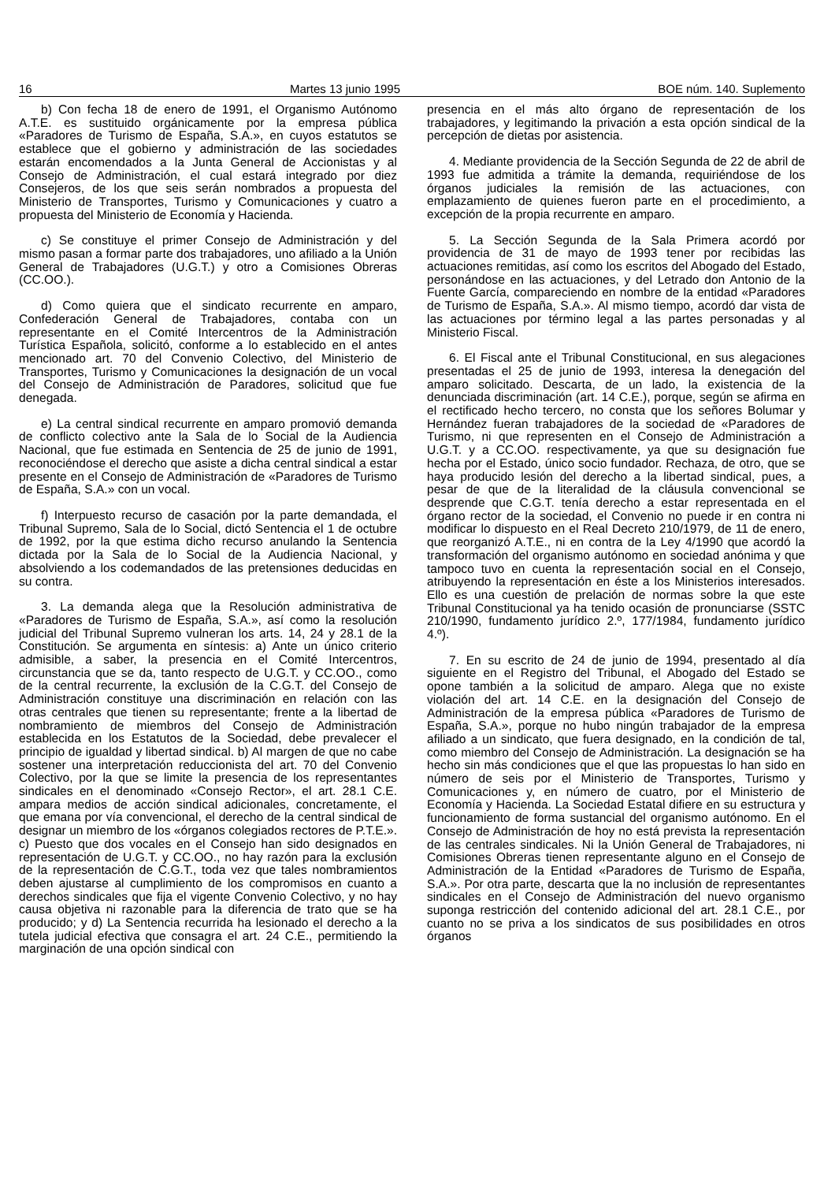16 Martes 13 junio 1995 BOE núm. 140. Suplemento
b) Con fecha 18 de enero de 1991, el Organismo Autónomo A.T.E. es sustituido orgánicamente por la empresa pública «Paradores de Turismo de España, S.A.», en cuyos estatutos se establece que el gobierno y administración de las sociedades estarán encomendados a la Junta General de Accionistas y al Consejo de Administración, el cual estará integrado por diez Consejeros, de los que seis serán nombrados a propuesta del Ministerio de Transportes, Turismo y Comunicaciones y cuatro a propuesta del Ministerio de Economía y Hacienda.
c) Se constituye el primer Consejo de Administración y del mismo pasan a formar parte dos trabajadores, uno afiliado a la Unión General de Trabajadores (U.G.T.) y otro a Comisiones Obreras (CC.OO.).
d) Como quiera que el sindicato recurrente en amparo, Confederación General de Trabajadores, contaba con un representante en el Comité Intercentros de la Administración Turística Española, solicitó, conforme a lo establecido en el antes mencionado art. 70 del Convenio Colectivo, del Ministerio de Transportes, Turismo y Comunicaciones la designación de un vocal del Consejo de Administración de Paradores, solicitud que fue denegada.
e) La central sindical recurrente en amparo promovió demanda de conflicto colectivo ante la Sala de lo Social de la Audiencia Nacional, que fue estimada en Sentencia de 25 de junio de 1991, reconociéndose el derecho que asiste a dicha central sindical a estar presente en el Consejo de Administración de «Paradores de Turismo de España, S.A.» con un vocal.
f) Interpuesto recurso de casación por la parte demandada, el Tribunal Supremo, Sala de lo Social, dictó Sentencia el 1 de octubre de 1992, por la que estima dicho recurso anulando la Sentencia dictada por la Sala de lo Social de la Audiencia Nacional, y absolviendo a los codemandados de las pretensiones deducidas en su contra.
3. La demanda alega que la Resolución administrativa de «Paradores de Turismo de España, S.A.», así como la resolución judicial del Tribunal Supremo vulneran los arts. 14, 24 y 28.1 de la Constitución. Se argumenta en síntesis: a) Ante un único criterio admisible, a saber, la presencia en el Comité Intercentros, circunstancia que se da, tanto respecto de U.G.T. y CC.OO., como de la central recurrente, la exclusión de la C.G.T. del Consejo de Administración constituye una discriminación en relación con las otras centrales que tienen su representante; frente a la libertad de nombramiento de miembros del Consejo de Administración establecida en los Estatutos de la Sociedad, debe prevalecer el principio de igualdad y libertad sindical. b) Al margen de que no cabe sostener una interpretación reduccionista del art. 70 del Convenio Colectivo, por la que se limite la presencia de los representantes sindicales en el denominado «Consejo Rector», el art. 28.1 C.E. ampara medios de acción sindical adicionales, concretamente, el que emana por vía convencional, el derecho de la central sindical de designar un miembro de los «órganos colegiados rectores de P.T.E.». c) Puesto que dos vocales en el Consejo han sido designados en representación de U.G.T. y CC.OO., no hay razón para la exclusión de la representación de C.G.T., toda vez que tales nombramientos deben ajustarse al cumplimiento de los compromisos en cuanto a derechos sindicales que fija el vigente Convenio Colectivo, y no hay causa objetiva ni razonable para la diferencia de trato que se ha producido; y d) La Sentencia recurrida ha lesionado el derecho a la tutela judicial efectiva que consagra el art. 24 C.E., permitiendo la marginación de una opción sindical con
presencia en el más alto órgano de representación de los trabajadores, y legitimando la privación a esta opción sindical de la percepción de dietas por asistencia.
4. Mediante providencia de la Sección Segunda de 22 de abril de 1993 fue admitida a trámite la demanda, requiriéndose de los órganos judiciales la remisión de las actuaciones, con emplazamiento de quienes fueron parte en el procedimiento, a excepción de la propia recurrente en amparo.
5. La Sección Segunda de la Sala Primera acordó por providencia de 31 de mayo de 1993 tener por recibidas las actuaciones remitidas, así como los escritos del Abogado del Estado, personándose en las actuaciones, y del Letrado don Antonio de la Fuente García, compareciendo en nombre de la entidad «Paradores de Turismo de España, S.A.». Al mismo tiempo, acordó dar vista de las actuaciones por término legal a las partes personadas y al Ministerio Fiscal.
6. El Fiscal ante el Tribunal Constitucional, en sus alegaciones presentadas el 25 de junio de 1993, interesa la denegación del amparo solicitado. Descarta, de un lado, la existencia de la denunciada discriminación (art. 14 C.E.), porque, según se afirma en el rectificado hecho tercero, no consta que los señores Bolumar y Hernández fueran trabajadores de la sociedad de «Paradores de Turismo, ni que representen en el Consejo de Administración a U.G.T. y a CC.OO. respectivamente, ya que su designación fue hecha por el Estado, único socio fundador. Rechaza, de otro, que se haya producido lesión del derecho a la libertad sindical, pues, a pesar de que de la literalidad de la cláusula convencional se desprende que C.G.T. tenía derecho a estar representada en el órgano rector de la sociedad, el Convenio no puede ir en contra ni modificar lo dispuesto en el Real Decreto 210/1979, de 11 de enero, que reorganizó A.T.E., ni en contra de la Ley 4/1990 que acordó la transformación del organismo autónomo en sociedad anónima y que tampoco tuvo en cuenta la representación social en el Consejo, atribuyendo la representación en éste a los Ministerios interesados. Ello es una cuestión de prelación de normas sobre la que este Tribunal Constitucional ya ha tenido ocasión de pronunciarse (SSTC 210/1990, fundamento jurídico 2.º, 177/1984, fundamento jurídico 4.º).
7. En su escrito de 24 de junio de 1994, presentado al día siguiente en el Registro del Tribunal, el Abogado del Estado se opone también a la solicitud de amparo. Alega que no existe violación del art. 14 C.E. en la designación del Consejo de Administración de la empresa pública «Paradores de Turismo de España, S.A.», porque no hubo ningún trabajador de la empresa afiliado a un sindicato, que fuera designado, en la condición de tal, como miembro del Consejo de Administración. La designación se ha hecho sin más condiciones que el que las propuestas lo han sido en número de seis por el Ministerio de Transportes, Turismo y Comunicaciones y, en número de cuatro, por el Ministerio de Economía y Hacienda. La Sociedad Estatal difiere en su estructura y funcionamiento de forma sustancial del organismo autónomo. En el Consejo de Administración de hoy no está prevista la representación de las centrales sindicales. Ni la Unión General de Trabajadores, ni Comisiones Obreras tienen representante alguno en el Consejo de Administración de la Entidad «Paradores de Turismo de España, S.A.». Por otra parte, descarta que la no inclusión de representantes sindicales en el Consejo de Administración del nuevo organismo suponga restricción del contenido adicional del art. 28.1 C.E., por cuanto no se priva a los sindicatos de sus posibilidades en otros órganos